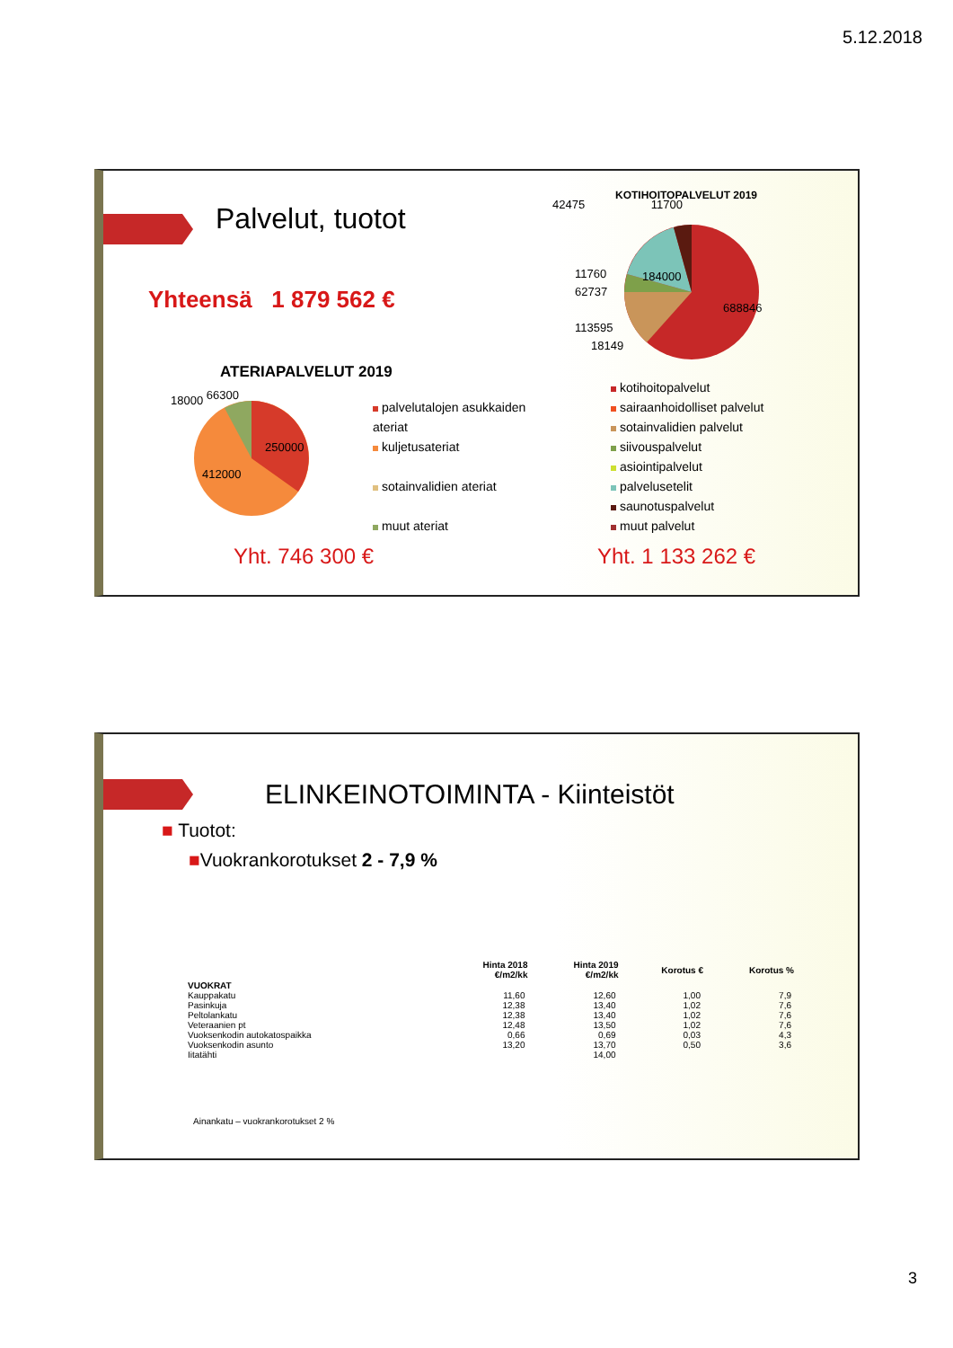5.12.2018
Palvelut, tuotot
Yhteensä 1 879 562 €
ATERIAPALVELUT 2019
18000 66300
250000
412000
palvelutalojen asukkaiden ateriat
kuljetusateriat
sotainvalidien ateriat
muut ateriat
Yht. 746 300 €
KOTIHOITOPALVELUT 2019
42475 11700
11760
62737
113595
18149
184000
688846
kotihoitopalvelut
sairaanhoidolliset palvelut
sotainvalidien palvelut
siivouspalvelut
asiointipalvelut
palvelusetelit
saunotuspalvelut
muut palvelut
Yht. 1 133 262 €
ELINKEINOTOIMINTA - Kiinteistöt
■ Tuotot:
■Vuokrankorotukset 2 - 7,9 %
| | Hinta 2018 €/m2/kk | Hinta 2019 €/m2/kk | Korotus € | Korotus % |
| --- | --- | --- | --- | --- |
| VUOKRAT | | | | |
| Kauppakatu | 11,60 | 12,60 | 1,00 | 7,9 |
| Pasinkuja | 12,38 | 13,40 | 1,02 | 7,6 |
| Peltolankatu | 12,38 | 13,40 | 1,02 | 7,6 |
| Veteraanien pt | 12,48 | 13,50 | 1,02 | 7,6 |
| Vuoksenkodin autokatospaikka | 0,66 | 0,69 | 0,03 | 4,3 |
| Vuoksenkodin asunto | 13,20 | 13,70 | 0,50 | 3,6 |
| Iitatähti | | 14,00 | | |
Ainankatu – vuokrankorotukset 2 %
3